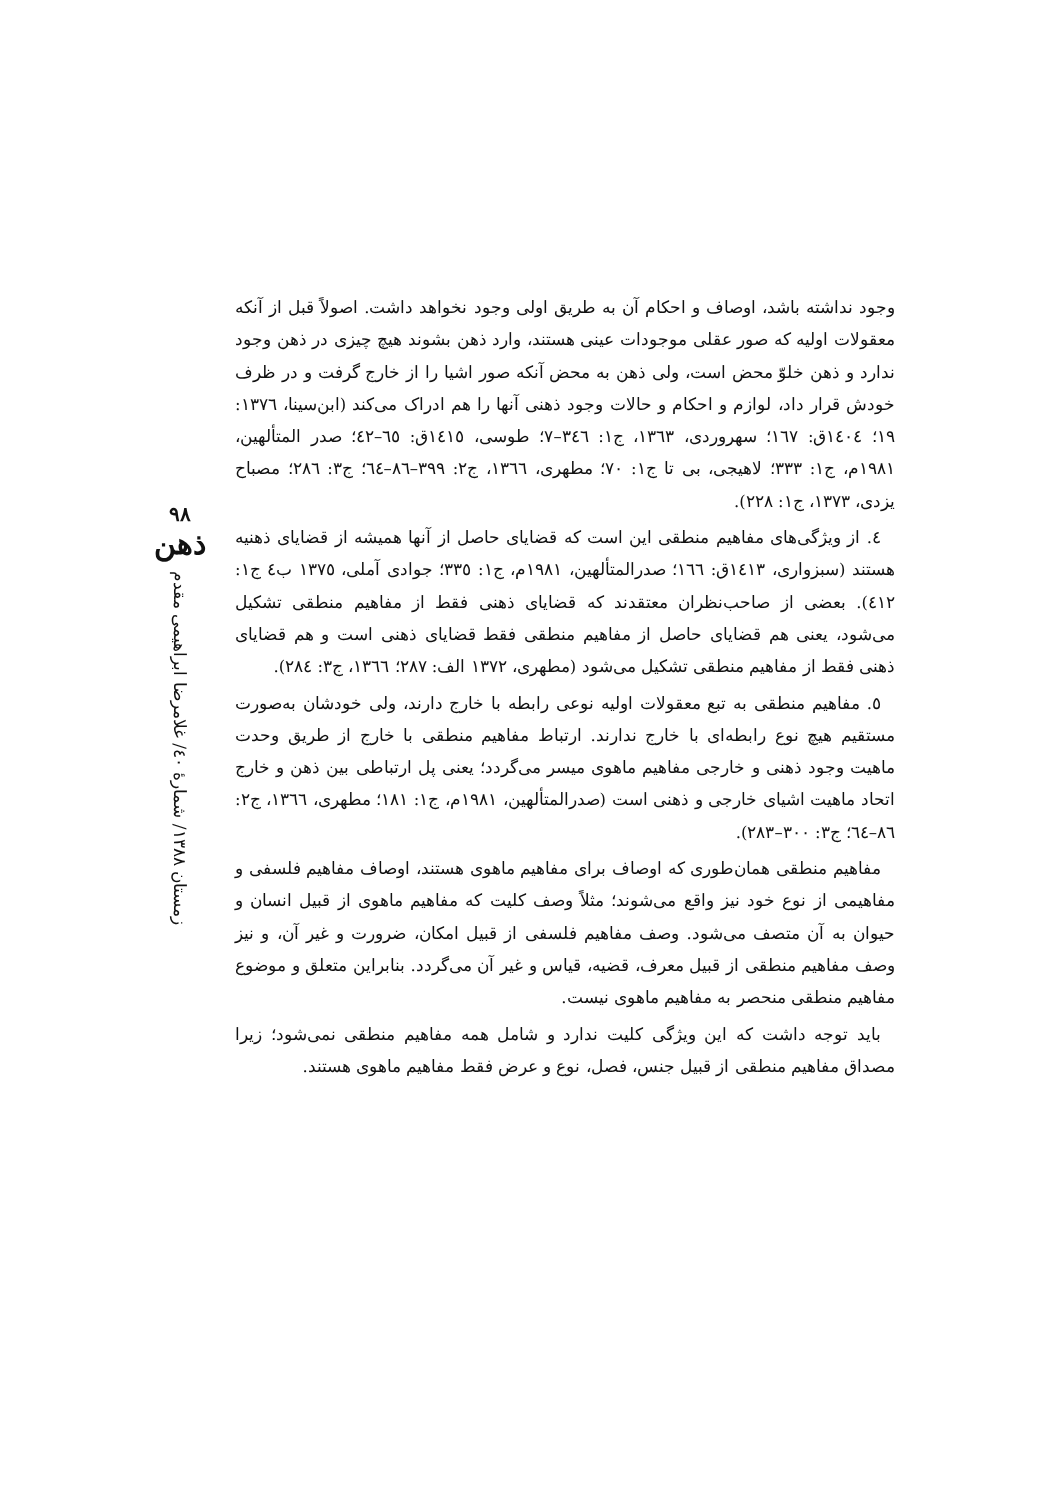وجود نداشته باشد، اوصاف و احکام آن به طریق اولی وجود نخواهد داشت. اصولاً قبل از آنکه معقولات اولیه که صور عقلی موجودات عینی هستند، وارد ذهن بشوند هیچ چیزی در ذهن وجود ندارد و ذهن خلوّ محض است، ولی ذهن به محض آنکه صور اشیا را از خارج گرفت و در ظرف خودش قرار داد، لوازم و احکام و حالات وجود ذهنی آنها را هم ادراک می‌کند (ابن‌سینا، ١٣٧٦: ١٩؛ ١٤٠٤ق: ١٦٧؛ سهروردی، ١٣٦٣، ج١: ٣٤٦–٧؛ طوسی، ١٤١٥ق: ٦٥–٤٢؛ صدر المتألهین، ١٩٨١م، ج١: ٣٣٣؛ لاهیجی، بی تا ج١: ٧٠؛ مطهری، ١٣٦٦، ج٢: ٣٩٩–٨٦–٦٤؛ ج٣: ٢٨٦؛ مصباح یزدی، ١٣٧٣، ج١: ٢٢٨).
٤. از ویژگی‌های مفاهیم منطقی این است که قضایای حاصل از آنها همیشه از قضایای ذهنیه هستند (سبزواری، ١٤١٣ق: ١٦٦؛ صدرالمتألهین، ١٩٨١م، ج١: ٣٣٥؛ جوادی آملی، ١٣٧٥ ب٤ ج١: ٤١٢). بعضی از صاحب‌نظران معتقدند که قضایای ذهنی فقط از مفاهیم منطقی تشکیل می‌شود، یعنی هم قضایای حاصل از مفاهیم منطقی فقط قضایای ذهنی است و هم قضایای ذهنی فقط از مفاهیم منطقی تشکیل می‌شود (مطهری، ١٣٧٢ الف: ٢٨٧؛ ١٣٦٦، ج٣: ٢٨٤).
٥. مفاهیم منطقی به تبع معقولات اولیه نوعی رابطه با خارج دارند، ولی خودشان به‌صورت مستقیم هیچ نوع رابطه‌ای با خارج ندارند. ارتباط مفاهیم منطقی با خارج از طریق وحدت ماهیت وجود ذهنی و خارجی مفاهیم ماهوی میسر می‌گردد؛ یعنی پل ارتباطی بین ذهن و خارج اتحاد ماهیت اشیای خارجی و ذهنی است (صدرالمتألهین، ١٩٨١م، ج١: ١٨١؛ مطهری، ١٣٦٦، ج٢: ٨٦–٦٤؛ ج٣: ٣٠٠–٢٨٣).
مفاهیم منطقی همان‌طوری که اوصاف برای مفاهیم ماهوی هستند، اوصاف مفاهیم فلسفی و مفاهیمی از نوع خود نیز واقع می‌شوند؛ مثلاً وصف کلیت که مفاهیم ماهوی از قبیل انسان و حیوان به آن متصف می‌شود. وصف مفاهیم فلسفی از قبیل امکان، ضرورت و غیر آن، و نیز وصف مفاهیم منطقی از قبیل معرف، قضیه، قیاس و غیر آن می‌گردد. بنابراین متعلق و موضوع مفاهیم منطقی منحصر به مفاهیم ماهوی نیست.
باید توجه داشت که این ویژگی کلیت ندارد و شامل همه مفاهیم منطقی نمی‌شود؛ زیرا مصداق مفاهیم منطقی از قبیل جنس، فصل، نوع و عرض فقط مفاهیم ماهوی هستند.
٩٨
ذهن
زمستان ١٣٨٨/ شمارهٔ ٤٠/ غلامرضا ابراهیمی مقدم